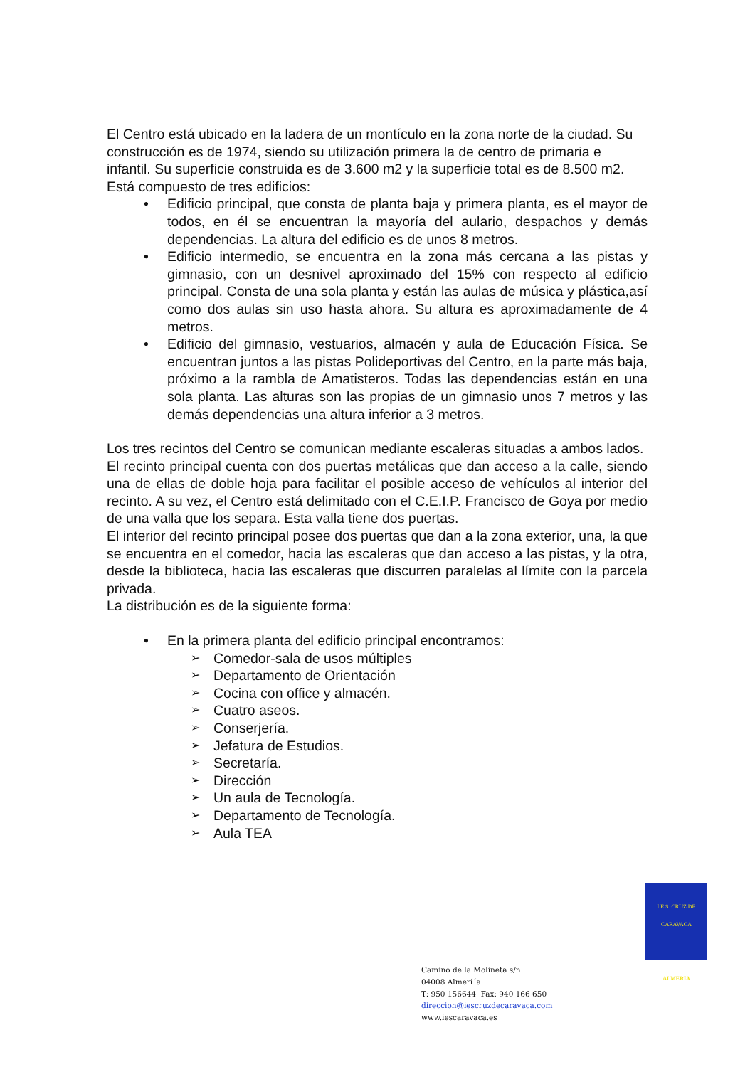El Centro está ubicado en la ladera de un montículo en la zona norte de la ciudad. Su construcción es de 1974, siendo su utilización primera la de centro de primaria e infantil. Su superficie construida es de 3.600 m2 y la superficie total es de 8.500 m2.
Está compuesto de tres edificios:
• Edificio principal, que consta de planta baja y primera planta, es el mayor de todos, en él se encuentran la mayoría del aulario, despachos y demás dependencias. La altura del edificio es de unos 8 metros.
• Edificio intermedio, se encuentra en la zona más cercana a las pistas y gimnasio, con un desnivel aproximado del 15% con respecto al edificio principal. Consta de una sola planta y están las aulas de música y plástica,así como dos aulas sin uso hasta ahora. Su altura es aproximadamente de 4 metros.
• Edificio del gimnasio, vestuarios, almacén y aula de Educación Física. Se encuentran juntos a las pistas Polideportivas del Centro, en la parte más baja, próximo a la rambla de Amatisteros. Todas las dependencias están en una sola planta. Las alturas son las propias de un gimnasio unos 7 metros y las demás dependencias una altura inferior a 3 metros.
Los tres recintos del Centro se comunican mediante escaleras situadas a ambos lados.
El recinto principal cuenta con dos puertas metálicas que dan acceso a la calle, siendo una de ellas de doble hoja para facilitar el posible acceso de vehículos al interior del recinto. A su vez, el Centro está delimitado con el C.E.I.P. Francisco de Goya por medio de una valla que los separa. Esta valla tiene dos puertas.
El interior del recinto principal posee dos puertas que dan a la zona exterior, una, la que se encuentra en el comedor, hacia las escaleras que dan acceso a las pistas, y la otra, desde la biblioteca, hacia las escaleras que discurren paralelas al límite con la parcela privada.
La distribución es de la siguiente forma:
• En la primera planta del edificio principal encontramos:
➢ Comedor-sala de usos múltiples
➢ Departamento de Orientación
➢ Cocina con office y almacén.
➢ Cuatro aseos.
➢ Conserjería.
➢ Jefatura de Estudios.
➢ Secretaría.
➢ Dirección
➢ Un aula de Tecnología.
➢ Departamento de Tecnología.
➢ Aula TEA
I.E.S. CRUZ DE CARAVACA
ALMERIA
Camino de la Molineta s/n
04008 Almerí´a
T: 950 156644 Fax: 940 166 650
direccion@iescruzdecaravaca.com
www.iescaravaca.es